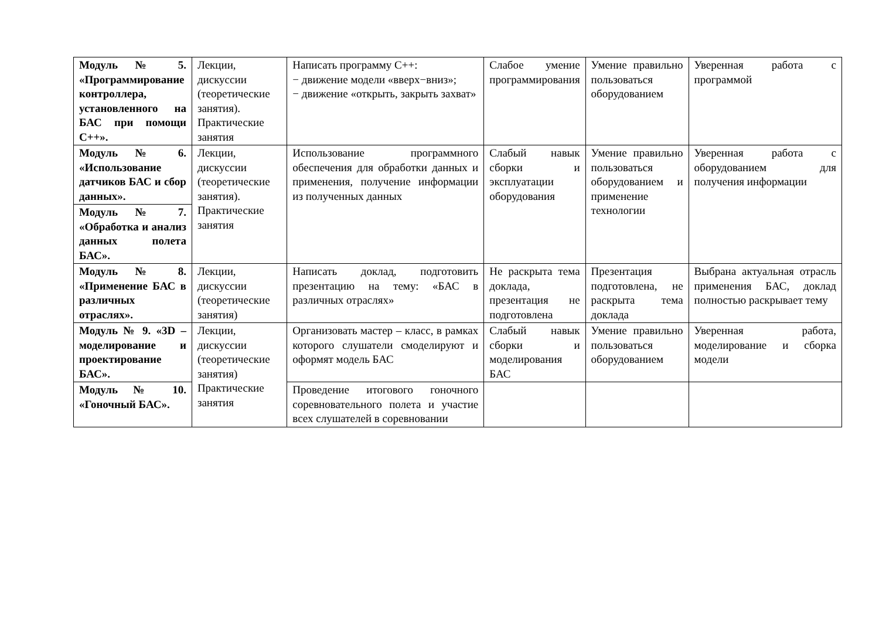| Модуль № 5. «Программирование контроллера, установленного на БАС при помощи С++». | Лекции, дискуссии (теоретические занятия). Практические занятия | Написать программу С++: − движение модели «вверх−вниз»; − движение «открыть, закрыть захват» | Слабое умение программирования | Умение правильно пользоваться оборудованием | Уверенная работа с программой |
| Модуль № 6. «Использование датчиков БАС и сбор данных». | Лекции, дискуссии (теоретические занятия). Практические занятия | Использование программного обеспечения для обработки данных и применения, получение информации из полученных данных | Слабый навык сборки и эксплуатации оборудования | Умение правильно пользоваться оборудованием и применение технологии | Уверенная работа с оборудованием для получения информации |
| Модуль № 7. «Обработка и анализ данных полета БАС». | | | | | |
| Модуль № 8. «Применение БАС в различных отраслях». | Лекции, дискуссии (теоретические занятия) | Написать доклад, подготовить презентацию на тему: «БАС в различных отраслях» | Не раскрыта тема доклада, презентация не подготовлена | Презентация подготовлена, не раскрыта тема доклада | Выбрана актуальная отрасль применения БАС, доклад полностью раскрывает тему |
| Модуль № 9. «3D – моделирование и проектирование БАС». | Лекции, дискуссии (теоретические занятия) Практические занятия | Организовать мастер – класс, в рамках которого слушатели смоделируют и оформят модель БАС | Слабый навык сборки и моделирования БАС | Умение правильно пользоваться оборудованием | Уверенная работа, моделирование и сборка модели |
| Модуль № 10. «Гоночный БАС». | | Проведение итогового гоночного соревновательного полета и участие всех слушателей в соревновании | | | |